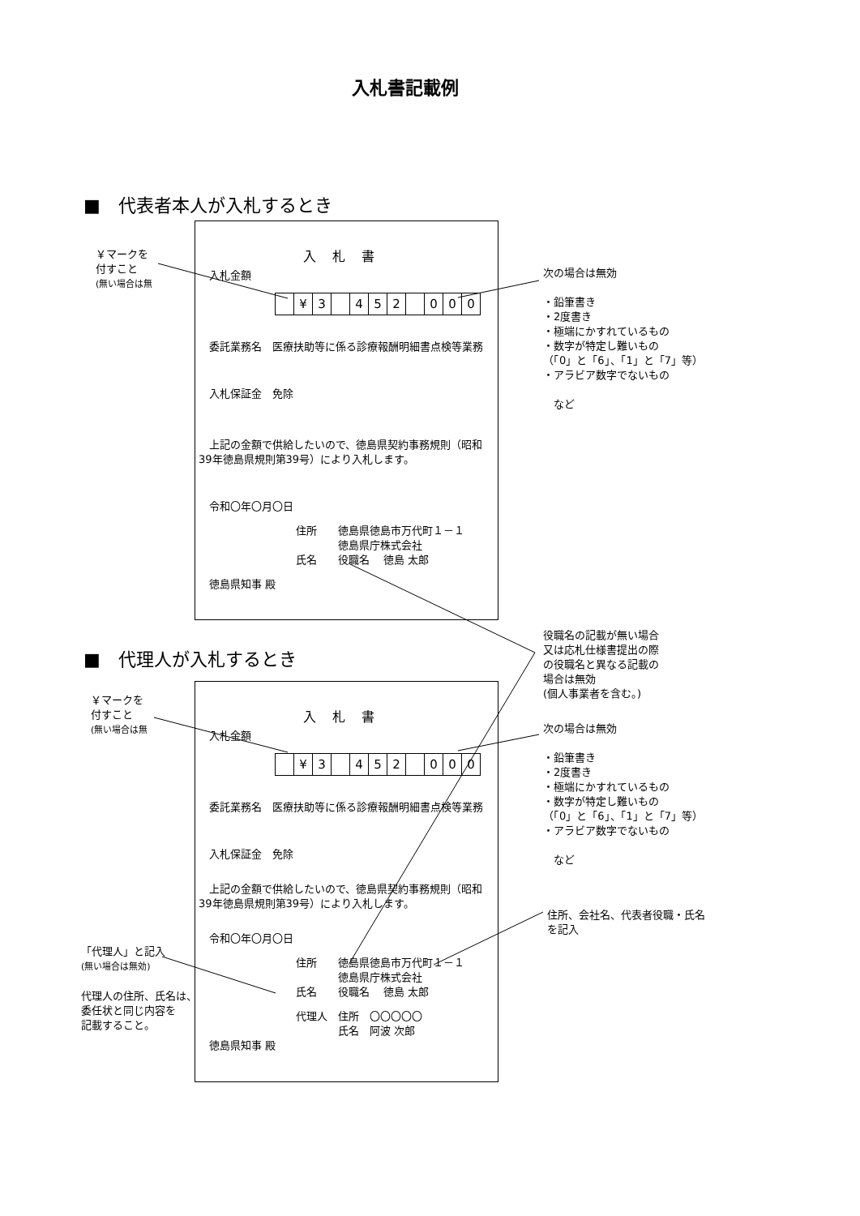入札書記載例
■　代表者本人が入札するとき
￥マークを
付すこと
(無い場合は無
入札書
　入札金額
| | ¥ | 3 | | 4 | 5 | 2 | | 0 | 0 | 0 |
　委託業務名　医療扶助等に係る診療報酬明細書点検等業務
　入札保証金　免除
　上記の金額で供給したいので、徳島県契約事務規則（昭和39年徳島県規則第39号）により入札します。
　令和〇年〇月〇日
住所　　徳島県徳島市万代町１－１
　　　　徳島県庁株式会社
氏名　　役職名　 徳島 太郎
　徳島県知事 殿
次の場合は無効
・鉛筆書き
・2度書き
・極端にかすれているもの
・数字が特定し難いもの
（「0」と「6」、「1」と「7」等）
・アラビア数字でないもの
　など
役職名の記載が無い場合
又は応札仕様書提出の際
の役職名と異なる記載の
場合は無効
(個人事業者を含む。)
■　代理人が入札するとき
￥マークを
付すこと
(無い場合は無
入札書
　入札金額
| | ¥ | 3 | | 4 | 5 | 2 | | 0 | 0 | 0 |
　委託業務名　医療扶助等に係る診療報酬明細書点検等業務
　入札保証金　免除
　上記の金額で供給したいので、徳島県契約事務規則（昭和39年徳島県規則第39号）により入札します。
　令和〇年〇月〇日
住所　　徳島県徳島市万代町１－１
　　　　徳島県庁株式会社
氏名　　役職名　 徳島 太郎
代理人　住所　〇〇〇〇〇
　　　　氏名　阿波 次郎
　徳島県知事 殿
次の場合は無効
・鉛筆書き
・2度書き
・極端にかすれているもの
・数字が特定し難いもの
（「0」と「6」、「1」と「7」等）
・アラビア数字でないもの
　など
住所、会社名、代表者役職・氏名
を記入
「代理人」と記入
(無い場合は無効)
代理人の住所、氏名は、
委任状と同じ内容を
記載すること。